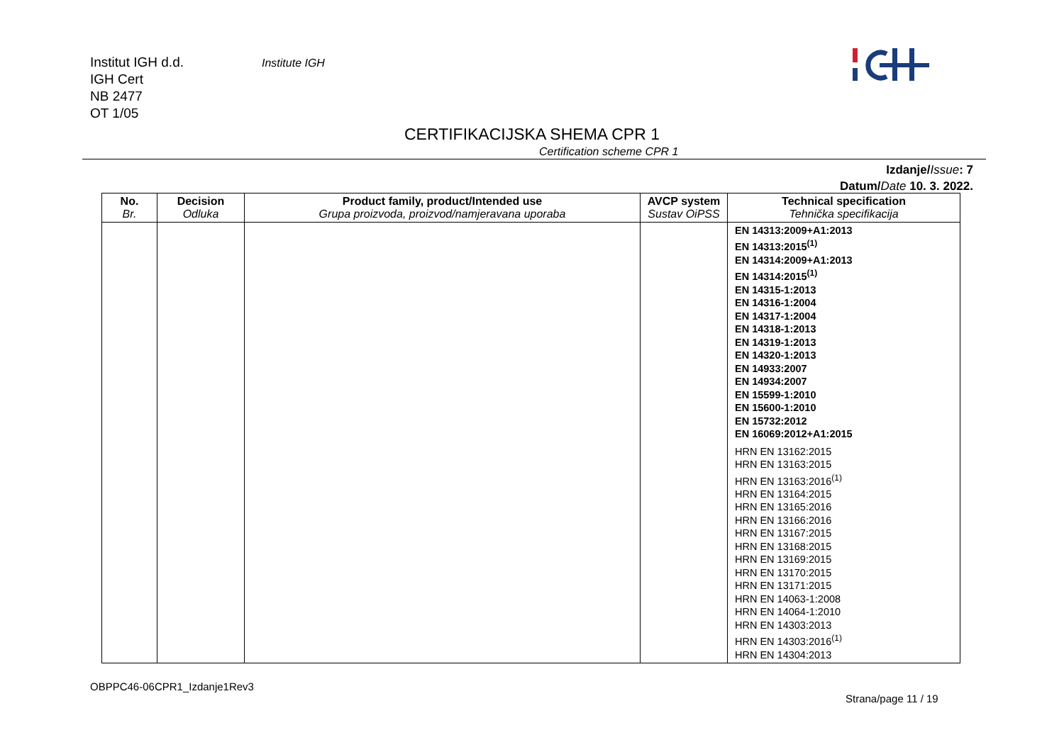Institut IGH d.d.
IGH Cert
NB 2477
OT 1/05
Institute IGH
CERTIFIKACIJSKA SHEMA CPR 1
Certification scheme CPR 1
Izdanje/Issue: 7
Datum/Date 10. 3. 2022.
| No. Br. | Decision Odluka | Product family, product/Intended use Grupa proizvoda, proizvod/namjeravana uporaba | AVCP system Sustav OiPSS | Technical specification Tehnička specifikacija |
| --- | --- | --- | --- | --- |
| | | | | EN 14313:2009+A1:2013 EN 14313:2015<sup>(1)</sup> EN 14314:2009+A1:2013 EN 14314:2015<sup>(1)</sup> EN 14315-1:2013 EN 14316-1:2004 EN 14317-1:2004 EN 14318-1:2013 EN 14319-1:2013 EN 14320-1:2013 EN 14933:2007 EN 14934:2007 EN 15599-1:2010 EN 15600-1:2010 EN 15732:2012 EN 16069:2012+A1:2015 HRN EN 13162:2015 HRN EN 13163:2015 HRN EN 13163:2016<sup>(1)</sup> HRN EN 13164:2015 HRN EN 13165:2016 HRN EN 13166:2016 HRN EN 13167:2015 HRN EN 13168:2015 HRN EN 13169:2015 HRN EN 13170:2015 HRN EN 13171:2015 HRN EN 14063-1:2008 HRN EN 14064-1:2010 HRN EN 14303:2013 HRN EN 14303:2016<sup>(1)</sup> HRN EN 14304:2013 |
OBPPC46-06CPR1_Izdanje1Rev3
Strana/page 11 / 19